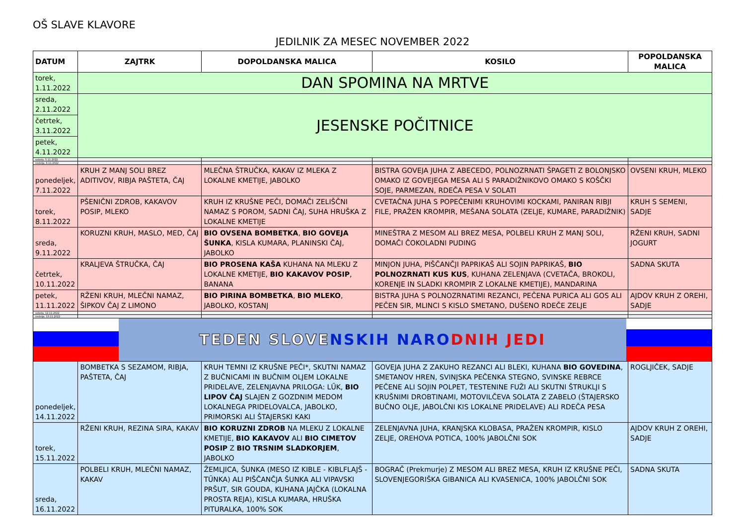OŠ SLAVE KLAVORE
JEDILNIK ZA MESEC NOVEMBER 2022
| DATUM | ZAJTRK | DOPOLDANSKA MALICA | KOSILO | POPOLDANSKA MALICA |
| --- | --- | --- | --- | --- |
| torek, 1.11.2022 | DAN SPOMINA NA MRTVE | | | |
| sreda, 2.11.2022 | JESENSKE POČITNICE | | | |
| četrtek, 3.11.2022 | | | | |
| petek, 4.11.2022 | | | | |
| sobota, 5.11.2022 | | | | |
| nedelja, 6.11.2022 | | | | |
| ponedeljek, 7.11.2022 | KRUH Z MANJ SOLI BREZ ADITIVOV, RIBJA PAŠTETA, ČAJ | MLEČNA ŠTRUČKA, KAKAV IZ MLEKA Z LOKALNE KMETIJE, JABOLKO | BISTRA GOVEJA JUHA Z ABECEDO, POLNOZRNATI ŠPAGETI Z BOLONJSKO OMAKO IZ GOVEJEGA MESA ALI S PARADIŽNIKOVO OMAKO S KOŠČKI SOJE, PARMEZAN, RDEČA PESA V SOLATI | OVSENI KRUH, MLEKO |
| torek, 8.11.2022 | PŠENIČNI ZDROB, KAKAVOV POSIP, MLEKO | KRUH IZ KRUŠNE PEČI, DOMAČI ZELIŠČNI NAMAZ S POROM, SADNI ČAJ, SUHA HRUŠKA Z LOKALNE KMETIJE | CVETAČNA JUHA S POPEČENIMI KRUHOVIMI KOCKAMI, PANIRAN RIBJI FILE, PRAŽEN KROMPIR, MEŠANA SOLATA (ZELJE, KUMARE, PARADIŽNIK) | KRUH S SEMENI, SADJE |
| sreda, 9.11.2022 | KORUZNI KRUH, MASLO, MED, ČAJ | BIO OVSENA BOMBETKA , BIO GOVEJA ŠUNKA , KISLA KUMARA, PLANINSKI ČAJ, JABOLKO | MINEŠTRA Z MESOM ALI BREZ MESA, POLBELI KRUH Z MANJ SOLI, DOMAČI ČOKOLADNI PUDING | RŽENI KRUH, SADNI JOGURT |
| četrtek, 10.11.2022 | KRALJEVA ŠTRUČKA, ČAJ | BIO PROSENA KAŠA KUHANA NA MLEKU Z LOKALNE KMETIJE, BIO KAKAVOV POSIP , BANANA | MINJON JUHA, PIŠČANČJI PAPRIKAŠ ALI SOJIN PAPRIKAŠ, BIO POLNOZRNATI KUS KUS , KUHANA ZELENJAVA (CVETAČA, BROKOLI, KORENJE IN SLADKI KROMPIR Z LOKALNE KMETIJE), MANDARINA | SADNA SKUTA |
| petek, 11.11.2022 | RŽENI KRUH, MLEČNI NAMAZ, ŠIPKOV ČAJ Z LIMONO | BIO PIRINA BOMBETKA , BIO MLEKO , JABOLKO, KOSTANJ | BISTRA JUHA S POLNOZRNATIMI REZANCI, PEČENA PURICA ALI GOS ALI PEČEN SIR, MLINCI S KISLO SMETANO, DUŠENO RDEČE ZELJE | AJDOV KRUH Z OREHI, SADJE |
| sobota, 12.11.2022 | | | | |
| nedelja, 13.11.2022 | | | | |
| TEDEN SLOVE NSKIH NARO DNIH JEDI | | | | |
| ponedeljek, 14.11.2022 | BOMBETKA S SEZAMOM, RIBJA, PAŠTETA, ČAJ | KRUH TEMNI IZ KRUŠNE PEČI*, SKUTNI NAMAZ Z BUČNICAMI IN BUČNIM OLJEM LOKALNE PRIDELAVE, ZELENJAVNA PRILOGA: LŰK, BIO LIPOV ČAJ SLAJEN Z GOZDNIM MEDOM LOKALNEGA PRIDELOVALCA, JABOLKO, PRIMORSKI ALI ŠTAJERSKI KAKI | GOVEJA JUHA Z ZAKUHO REZANCI ALI BLEKI, KUHANA BIO GOVEDINA , SMETANOV HREN, SVINJSKA PEČENKA STEGNO, SVINSKE REBRCE PEČENE ALI SOJIN POLPET, TESTENINE FUŽI ALI SKUTNI ŠTRUKLJI S KRUŠNIMI DROBTINAMI, MOTOVILČEVA SOLATA Z ZABELO (ŠTAJERSKO BUČNO OLJE, JABOLČNI KIS LOKALNE PRIDELAVE) ALI RDEČA PESA | ROGLJIČEK, SADJE |
| torek, 15.11.2022 | RŽENI KRUH, REZINA SIRA, KAKAV | BIO KORUZNI ZDROB NA MLEKU Z LOKALNE KMETIJE, BIO KAKAVOV ALI BIO CIMETOV POSIP Z BIO TRSNIM SLADKORJEM , JABOLKO | ZELENJAVNA JUHA, KRANJSKA KLOBASA, PRAŽEN KROMPIR, KISLO ZELJE, OREHOVA POTICA, 100% JABOLČNI SOK | AJDOV KRUH Z OREHI, SADJE |
| sreda, 16.11.2022 | POLBELI KRUH, MLEČNI NAMAZ, KAKAV | ŽEMLJICA, ŠUNKA (MESO IZ KIBLE - KIBLFLAJŠ - TŰNKA) ALI PIŠČANČJA ŠUNKA ALI VIPAVSKI PRŠUT, SIR GOUDA, KUHANA JAJČKA (LOKALNA PROSTA REJA), KISLA KUMARA, HRUŠKA PITURALKA, 100% SOK | BOGRAČ (Prekmurje) Z MESOM ALI BREZ MESA, KRUH IZ KRUŠNE PEČI, SLOVENJEGORIŠKA GIBANICA ALI KVASENICA, 100% JABOLČNI SOK | SADNA SKUTA |